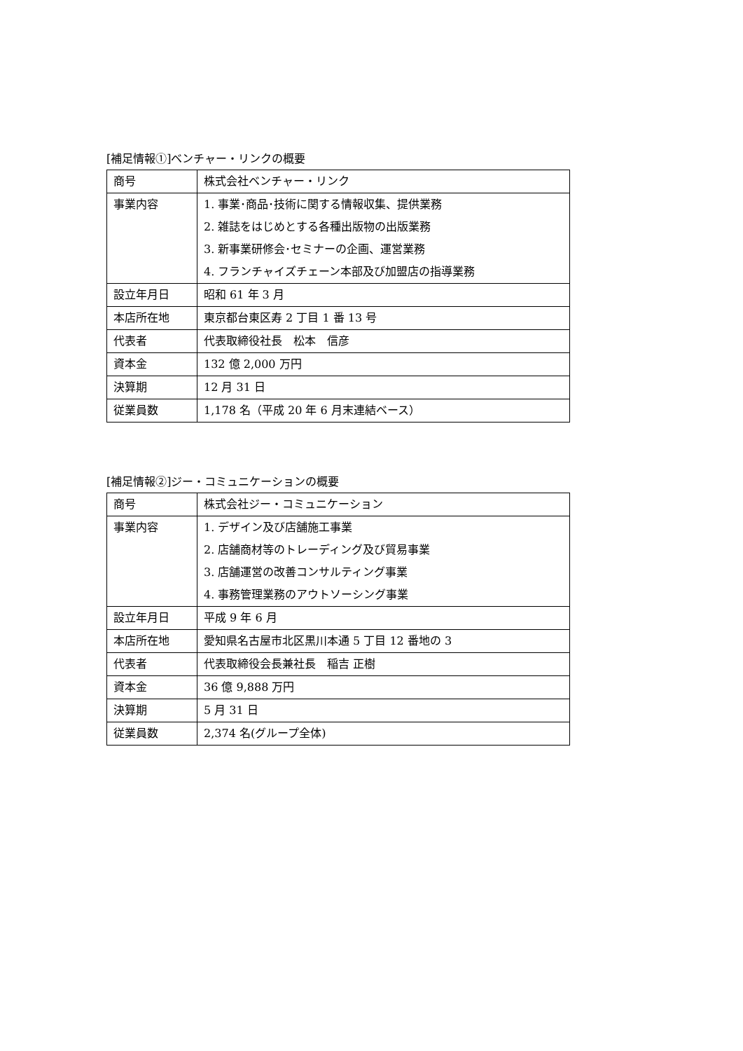[補足情報①]ベンチャー・リンクの概要
| 商号 | 株式会社ベンチャー・リンク |
| 事業内容 | 1. 事業･商品･技術に関する情報収集、提供業務 2. 雑誌をはじめとする各種出版物の出版業務 3. 新事業研修会･セミナーの企画、運営業務 4. フランチャイズチェーン本部及び加盟店の指導業務 |
| 設立年月日 | 昭和 61 年 3 月 |
| 本店所在地 | 東京都台東区寿 2 丁目 1 番 13 号 |
| 代表者 | 代表取締役社長 松本 信彦 |
| 資本金 | 132 億 2,000 万円 |
| 決算期 | 12 月 31 日 |
| 従業員数 | 1,178 名（平成 20 年 6 月末連結ベース） |
[補足情報②]ジー・コミュニケーションの概要
| 商号 | 株式会社ジー・コミュニケーション |
| 事業内容 | 1. デザイン及び店舗施工事業 2. 店舗商材等のトレーディング及び貿易事業 3. 店舗運営の改善コンサルティング事業 4. 事務管理業務のアウトソーシング事業 |
| 設立年月日 | 平成 9 年 6 月 |
| 本店所在地 | 愛知県名古屋市北区黒川本通 5 丁目 12 番地の 3 |
| 代表者 | 代表取締役会長兼社長 稲吉 正樹 |
| 資本金 | 36 億 9,888 万円 |
| 決算期 | 5 月 31 日 |
| 従業員数 | 2,374 名(グループ全体) |